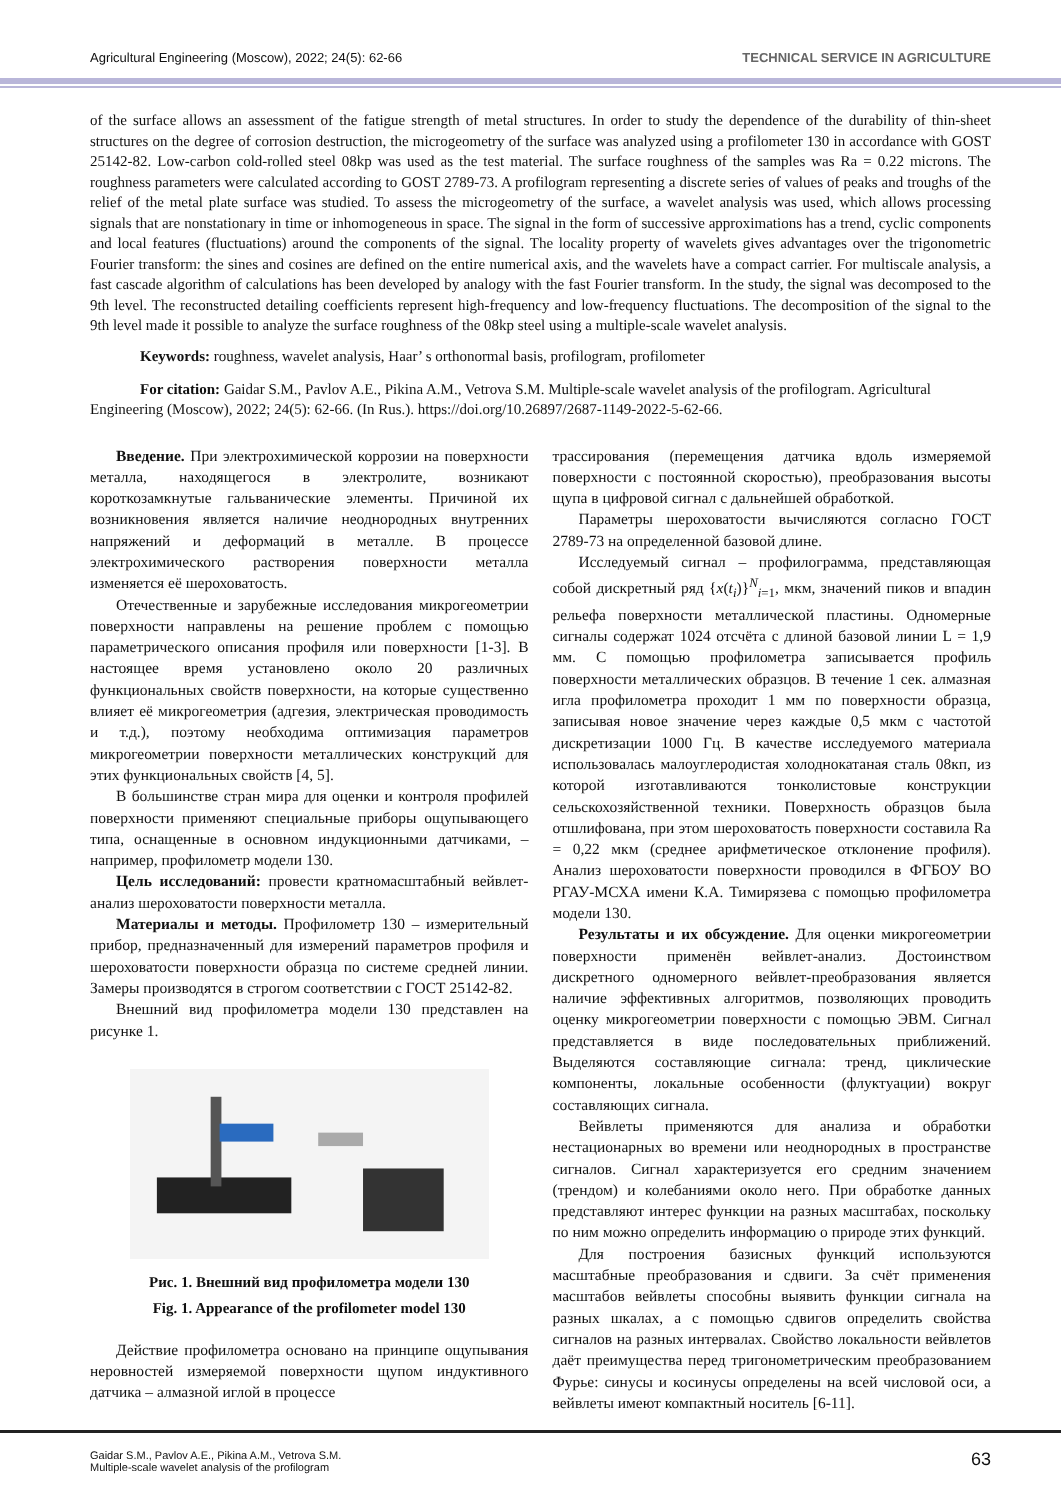Agricultural Engineering (Moscow), 2022; 24(5): 62-66 TECHNICAL SERVICE IN AGRICULTURE
of the surface allows an assessment of the fatigue strength of metal structures. In order to study the dependence of the durability of thin-sheet structures on the degree of corrosion destruction, the microgeometry of the surface was analyzed using a profilometer 130 in accordance with GOST 25142-82. Low-carbon cold-rolled steel 08kp was used as the test material. The surface roughness of the samples was Ra = 0.22 microns. The roughness parameters were calculated according to GOST 2789-73. A profilogram representing a discrete series of values of peaks and troughs of the relief of the metal plate surface was studied. To assess the microgeometry of the surface, a wavelet analysis was used, which allows processing signals that are nonstationary in time or inhomogeneous in space. The signal in the form of successive approximations has a trend, cyclic components and local features (fluctuations) around the components of the signal. The locality property of wavelets gives advantages over the trigonometric Fourier transform: the sines and cosines are defined on the entire numerical axis, and the wavelets have a compact carrier. For multiscale analysis, a fast cascade algorithm of calculations has been developed by analogy with the fast Fourier transform. In the study, the signal was decomposed to the 9th level. The reconstructed detailing coefficients represent high-frequency and low-frequency fluctuations. The decomposition of the signal to the 9th level made it possible to analyze the surface roughness of the 08kp steel using a multiple-scale wavelet analysis.
Keywords: roughness, wavelet analysis, Haar’ s orthonormal basis, profilogram, profilometer
For citation: Gaidar S.M., Pavlov A.E., Pikina A.M., Vetrova S.M. Multiple-scale wavelet analysis of the profilogram. Agricultural Engineering (Moscow), 2022; 24(5): 62-66. (In Rus.). https://doi.org/10.26897/2687-1149-2022-5-62-66.
Введение. При электрохимической коррозии на поверхности металла, находящегося в электролите, возникают короткозамкнутые гальванические элементы. Причиной их возникновения является наличие неоднородных внутренних напряжений и деформаций в металле. В процессе электрохимического растворения поверхности металла изменяется её шероховатость.
Отечественные и зарубежные исследования микрогеометрии поверхности направлены на решение проблем с помощью параметрического описания профиля или поверхности [1-3]. В настоящее время установлено около 20 различных функциональных свойств поверхности, на которые существенно влияет её микрогеометрия (адгезия, электрическая проводимость и т.д.), поэтому необходима оптимизация параметров микрогеометрии поверхности металлических конструкций для этих функциональных свойств [4, 5].
В большинстве стран мира для оценки и контроля профилей поверхности применяют специальные приборы ощупывающего типа, оснащенные в основном индукционными датчиками, – например, профилометр модели 130.
Цель исследований: провести кратномасштабный вейвлет-анализ шероховатости поверхности металла.
Материалы и методы. Профилометр 130 – измерительный прибор, предназначенный для измерений параметров профиля и шероховатости поверхности образца по системе средней линии. Замеры производятся в строгом соответствии с ГОСТ 25142-82.
Внешний вид профилометра модели 130 представлен на рисунке 1.
Рис. 1. Внешний вид профилометра модели 130
Fig. 1. Appearance of the profilometer model 130
Действие профилометра основано на принципе ощупывания неровностей измеряемой поверхности щупом индуктивного датчика – алмазной иглой в процессе
трассирования (перемещения датчика вдоль измеряемой поверхности с постоянной скоростью), преобразования высоты щупа в цифровой сигнал с дальнейшей обработкой.
Параметры шероховатости вычисляются согласно ГОСТ 2789-73 на определенной базовой длине.
Исследуемый сигнал – профилограмма, представляющая собой дискретный ряд {x(t<sub>i</sub>)}<sup>N</sup><sub>i=1</sub>, мкм, значений пиков и впадин рельефа поверхности металлической пластины. Одномерные сигналы содержат 1024 отсчёта с длиной базовой линии L = 1,9 мм. С помощью профилометра записывается профиль поверхности металлических образцов. В течение 1 сек. алмазная игла профилометра проходит 1 мм по поверхности образца, записывая новое значение через каждые 0,5 мкм с частотой дискретизации 1000 Гц. В качестве исследуемого материала использовалась малоуглеродистая холоднокатаная сталь 08кп, из которой изготавливаются тонколистовые конструкции сельскохозяйственной техники. Поверхность образцов была отшлифована, при этом шероховатость поверхности составила Ra = 0,22 мкм (среднее арифметическое отклонение профиля). Анализ шероховатости поверхности проводился в ФГБОУ ВО РГАУ-МСХА имени К.А. Тимирязева с помощью профилометра модели 130.
Результаты и их обсуждение. Для оценки микрогеометрии поверхности применён вейвлет-анализ. Достоинством дискретного одномерного вейвлет-преобразования является наличие эффективных алгоритмов, позволяющих проводить оценку микрогеометрии поверхности с помощью ЭВМ. Сигнал представляется в виде последовательных приближений. Выделяются составляющие сигнала: тренд, циклические компоненты, локальные особенности (флуктуации) вокруг составляющих сигнала.
Вейвлеты применяются для анализа и обработки нестационарных во времени или неоднородных в пространстве сигналов. Сигнал характеризуется его средним значением (трендом) и колебаниями около него. При обработке данных представляют интерес функции на разных масштабах, поскольку по ним можно определить информацию о природе этих функций.
Для построения базисных функций используются масштабные преобразования и сдвиги. За счёт применения масштабов вейвлеты способны выявить функции сигнала на разных шкалах, а с помощью сдвигов определить свойства сигналов на разных интервалах. Свойство локальности вейвлетов даёт преимущества перед тригонометрическим преобразованием Фурье: синусы и косинусы определены на всей числовой оси, а вейвлеты имеют компактный носитель [6-11].
Gaidar S.M., Pavlov A.E., Pikina A.M., Vetrova S.M.
Multiple-scale wavelet analysis of the profilogram 63